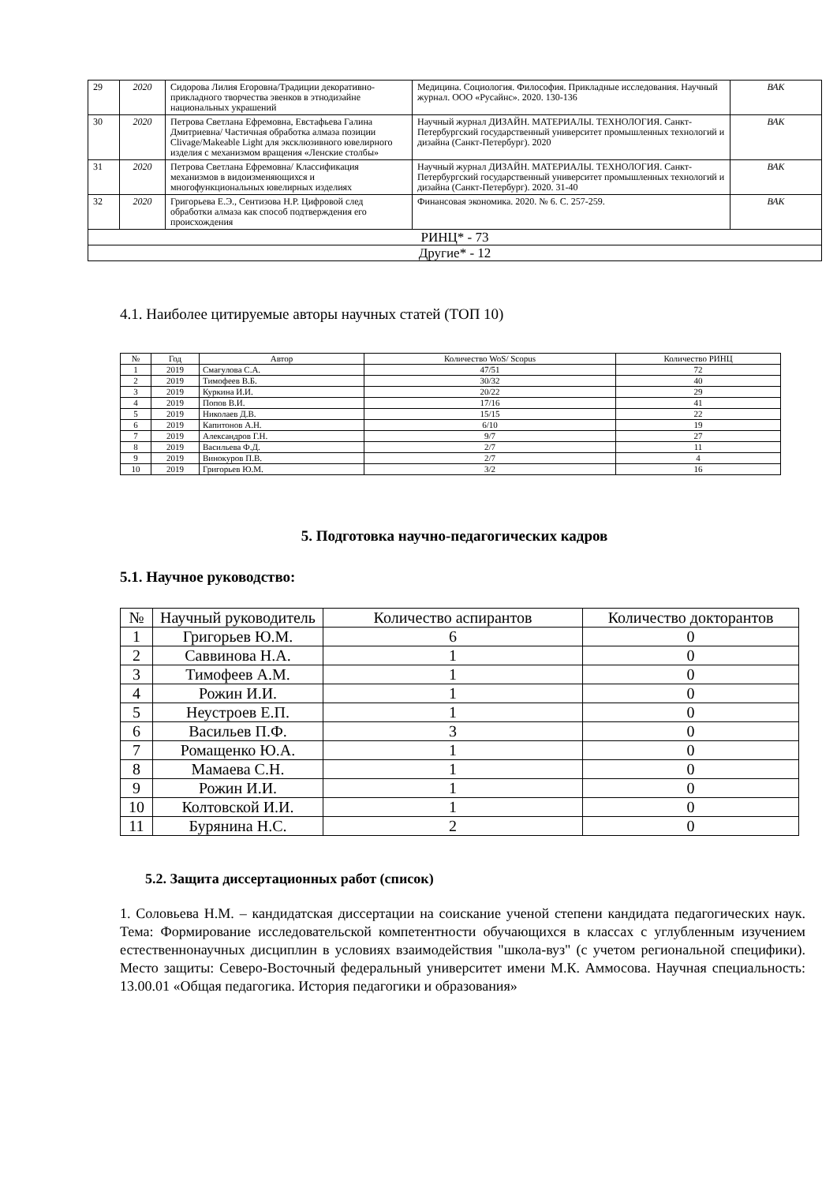| 29 | 2020 | Сидорова Лилия Егоровна/Традиции декоративно-прикладного творчества эвенков в этнодизайне национальных украшений | Медицина. Социология. Философия. Прикладные исследования. Научный журнал. ООО «Русайнс». 2020. 130-136 | ВАК |
| 30 | 2020 | Петрова Светлана Ефремовна, Евстафьева Галина Дмитриевна/ Частичная обработка алмаза позиции Clivage/Makeable Light для эксклюзивного ювелирного изделия с механизмом вращения «Ленские столбы» | Научный журнал ДИЗАЙН. МАТЕРИАЛЫ. ТЕХНОЛОГИЯ. Санкт-Петербургский государственный университет промышленных технологий и дизайна (Санкт-Петербург). 2020 | ВАК |
| 31 | 2020 | Петрова Светлана Ефремовна/ Классификация механизмов в видоизменяющихся и многофункциональных ювелирных изделиях | Научный журнал ДИЗАЙН. МАТЕРИАЛЫ. ТЕХНОЛОГИЯ. Санкт-Петербургский государственный университет промышленных технологий и дизайна (Санкт-Петербург). 2020. 31-40 | ВАК |
| 32 | 2020 | Григорьева Е.Э., Сентизова Н.Р. Цифровой след обработки алмаза как способ подтверждения его происхождения | Финансовая экономика. 2020. № 6. С. 257-259. | ВАК |
| РИНЦ* - 73 | | | | |
| Другие* - 12 | | | | |
4.1. Наиболее цитируемые авторы научных статей (ТОП 10)
| № | Год | Автор | Количество WoS/ Scopus | Количество РИНЦ |
| --- | --- | --- | --- | --- |
| 1 | 2019 | Смагулова С.А. | 47/51 | 72 |
| 2 | 2019 | Тимофеев В.Б. | 30/32 | 40 |
| 3 | 2019 | Куркина И.И. | 20/22 | 29 |
| 4 | 2019 | Попов В.И. | 17/16 | 41 |
| 5 | 2019 | Николаев Д.В. | 15/15 | 22 |
| 6 | 2019 | Капитонов А.Н. | 6/10 | 19 |
| 7 | 2019 | Александров Г.Н. | 9/7 | 27 |
| 8 | 2019 | Васильева Ф.Д. | 2/7 | 11 |
| 9 | 2019 | Винокуров П.В. | 2/7 | 4 |
| 10 | 2019 | Григорьев Ю.М. | 3/2 | 16 |
5. Подготовка научно-педагогических кадров
5.1. Научное руководство:
| № | Научный руководитель | Количество аспирантов | Количество докторантов |
| --- | --- | --- | --- |
| 1 | Григорьев Ю.М. | 6 | 0 |
| 2 | Саввинова Н.А. | 1 | 0 |
| 3 | Тимофеев А.М. | 1 | 0 |
| 4 | Рожин И.И. | 1 | 0 |
| 5 | Неустроев Е.П. | 1 | 0 |
| 6 | Васильев П.Ф. | 3 | 0 |
| 7 | Ромащенко Ю.А. | 1 | 0 |
| 8 | Мамаева С.Н. | 1 | 0 |
| 9 | Рожин И.И. | 1 | 0 |
| 10 | Колтовской И.И. | 1 | 0 |
| 11 | Бурянина Н.С. | 2 | 0 |
5.2. Защита диссертационных работ (список)
1. Соловьева Н.М. – кандидатская диссертации на соискание ученой степени кандидата педагогических наук. Тема: Формирование исследовательской компетентности обучающихся в классах с углубленным изучением естественнонаучных дисциплин в условиях взаимодействия "школа-вуз" (с учетом региональной специфики). Место защиты: Северо-Восточный федеральный университет имени М.К. Аммосова. Научная специальность: 13.00.01 «Общая педагогика. История педагогики и образования»